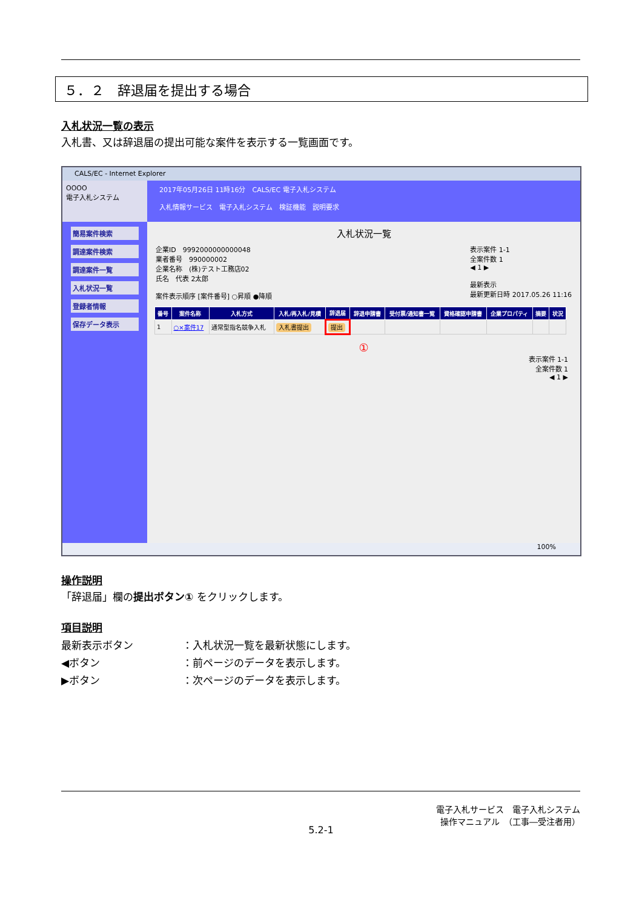５．２　辞退届を提出する場合
入札状況一覧の表示
入札書、又は辞退届の提出可能な案件を表示する一覧画面です。
CALS/EC - Internet Explorer
OOOO
電子入札システム
簡易案件検索
調達案件検索
調達案件一覧
入札状況一覧
登録者情報
保存データ表示
2017年05月26日 11時16分　CALS/EC 電子入札システム
入札情報サービス　電子入札システム　検証機能　説明要求
入札状況一覧
企業ID　9992000000000048
業者番号　990000002
企業名称　(株)テスト工務店02
氏名　代表 2太郎
案件表示順序 [案件番号] ○昇順 ●降順
表示案件 1-1
全案件数 1
◀ 1 ▶
最新表示
最新更新日時 2017.05.26 11:16
| 番号 | 案件名称 | 入札方式 | 入札/再入札/見積 | 辞退届 | 辞退申請書 | 受付票/通知書一覧 | 資格確認申請書 | 企業プロパティ | 摘要 | 状況 |
| --- | --- | --- | --- | --- | --- | --- | --- | --- | --- | --- |
| 1 | ○×案件17 | 通常型指名競争入札 | 入札書提出 | 提出 | | | | | | |
①
表示案件 1-1
全案件数 1
◀ 1 ▶
100%
操作説明
「辞退届」欄の提出ボタン① をクリックします。
項目説明
最新表示ボタン ：入札状況一覧を最新状態にします。
◀ボタン ：前ページのデータを表示します。
▶ボタン ：次ページのデータを表示します。
電子入札サービス　電子入札システム
操作マニュアル　（工事―受注者用）
5.2-1